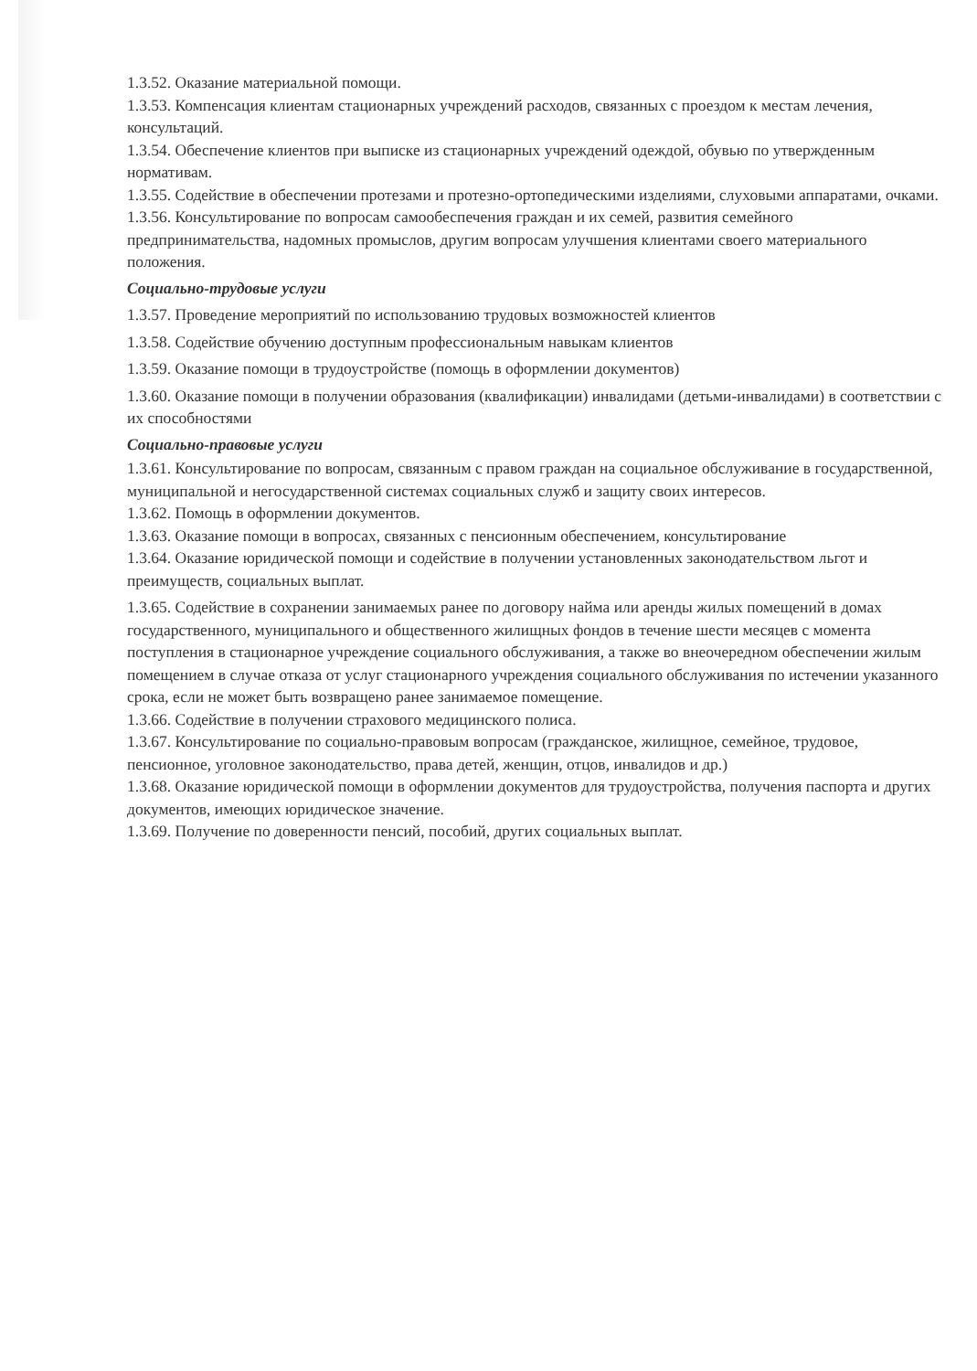1.3.52. Оказание материальной помощи.
1.3.53. Компенсация клиентам стационарных учреждений расходов, связанных с проездом к местам лечения, консультаций.
1.3.54. Обеспечение клиентов при выписке из стационарных учреждений одеждой, обувью по утвержденным нормативам.
1.3.55. Содействие в обеспечении протезами и протезно-ортопедическими изделиями, слуховыми аппаратами, очками.
1.3.56. Консультирование по вопросам самообеспечения граждан и их семей, развития семейного предпринимательства, надомных промыслов, другим вопросам улучшения клиентами своего материального положения.
Социально-трудовые услуги
1.3.57. Проведение мероприятий по использованию трудовых возможностей клиентов
1.3.58. Содействие обучению доступным профессиональным навыкам клиентов
1.3.59. Оказание помощи в трудоустройстве (помощь в оформлении документов)
1.3.60. Оказание помощи в получении образования (квалификации) инвалидами (детьми-инвалидами) в соответствии с их способностями
Социально-правовые услуги
1.3.61. Консультирование по вопросам, связанным с правом граждан на социальное обслуживание в государственной, муниципальной и негосударственной системах социальных служб и защиту своих интересов.
1.3.62. Помощь в оформлении документов.
1.3.63. Оказание помощи в вопросах, связанных с пенсионным обеспечением, консультирование
1.3.64. Оказание юридической помощи и содействие в получении установленных законодательством льгот и преимуществ, социальных выплат.
1.3.65. Содействие в сохранении занимаемых ранее по договору найма или аренды жилых помещений в домах государственного, муниципального и общественного жилищных фондов в течение шести месяцев с момента поступления в стационарное учреждение социального обслуживания, а также во внеочередном обеспечении жилым помещением в случае отказа от услуг стационарного учреждения социального обслуживания по истечении указанного срока, если не может быть возвращено ранее занимаемое помещение.
1.3.66. Содействие в получении страхового медицинского полиса.
1.3.67. Консультирование по социально-правовым вопросам (гражданское, жилищное, семейное, трудовое, пенсионное, уголовное законодательство, права детей, женщин, отцов, инвалидов и др.)
1.3.68. Оказание юридической помощи в оформлении документов для трудоустройства, получения паспорта и других документов, имеющих юридическое значение.
1.3.69. Получение по доверенности пенсий, пособий, других социальных выплат.